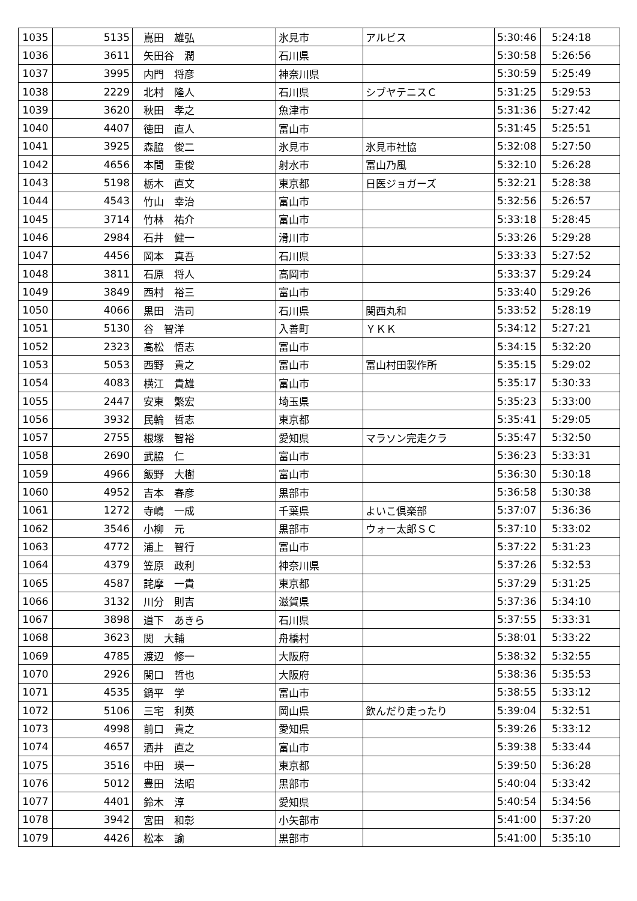| 1035 | 5135 | 嶌田 雄弘 | 氷見市 | アルビス | 5:30:46 | 5:24:18 |
| 1036 | 3611 | 矢田谷 潤 | 石川県 | | 5:30:58 | 5:26:56 |
| 1037 | 3995 | 内門 将彦 | 神奈川県 | | 5:30:59 | 5:25:49 |
| 1038 | 2229 | 北村 隆人 | 石川県 | シブヤテニスＣ | 5:31:25 | 5:29:53 |
| 1039 | 3620 | 秋田 孝之 | 魚津市 | | 5:31:36 | 5:27:42 |
| 1040 | 4407 | 徳田 直人 | 富山市 | | 5:31:45 | 5:25:51 |
| 1041 | 3925 | 森脇 俊二 | 氷見市 | 氷見市社協 | 5:32:08 | 5:27:50 |
| 1042 | 4656 | 本間 重俊 | 射水市 | 富山乃風 | 5:32:10 | 5:26:28 |
| 1043 | 5198 | 栃木 直文 | 東京都 | 日医ジョガーズ | 5:32:21 | 5:28:38 |
| 1044 | 4543 | 竹山 幸治 | 富山市 | | 5:32:56 | 5:26:57 |
| 1045 | 3714 | 竹林 祐介 | 富山市 | | 5:33:18 | 5:28:45 |
| 1046 | 2984 | 石井 健一 | 滑川市 | | 5:33:26 | 5:29:28 |
| 1047 | 4456 | 岡本 真吾 | 石川県 | | 5:33:33 | 5:27:52 |
| 1048 | 3811 | 石原 将人 | 高岡市 | | 5:33:37 | 5:29:24 |
| 1049 | 3849 | 西村 裕三 | 富山市 | | 5:33:40 | 5:29:26 |
| 1050 | 4066 | 黒田 浩司 | 石川県 | 関西丸和 | 5:33:52 | 5:28:19 |
| 1051 | 5130 | 谷 智洋 | 入善町 | ＹＫＫ | 5:34:12 | 5:27:21 |
| 1052 | 2323 | 高松 悟志 | 富山市 | | 5:34:15 | 5:32:20 |
| 1053 | 5053 | 西野 貴之 | 富山市 | 富山村田製作所 | 5:35:15 | 5:29:02 |
| 1054 | 4083 | 横江 貴雄 | 富山市 | | 5:35:17 | 5:30:33 |
| 1055 | 2447 | 安東 繁宏 | 埼玉県 | | 5:35:23 | 5:33:00 |
| 1056 | 3932 | 民輪 哲志 | 東京都 | | 5:35:41 | 5:29:05 |
| 1057 | 2755 | 根塚 智裕 | 愛知県 | マラソン完走クラ | 5:35:47 | 5:32:50 |
| 1058 | 2690 | 武脇 仁 | 富山市 | | 5:36:23 | 5:33:31 |
| 1059 | 4966 | 飯野 大樹 | 富山市 | | 5:36:30 | 5:30:18 |
| 1060 | 4952 | 吉本 春彦 | 黒部市 | | 5:36:58 | 5:30:38 |
| 1061 | 1272 | 寺嶋 一成 | 千葉県 | よいこ倶楽部 | 5:37:07 | 5:36:36 |
| 1062 | 3546 | 小柳 元 | 黒部市 | ウォー太郎ＳＣ | 5:37:10 | 5:33:02 |
| 1063 | 4772 | 浦上 智行 | 富山市 | | 5:37:22 | 5:31:23 |
| 1064 | 4379 | 笠原 政利 | 神奈川県 | | 5:37:26 | 5:32:53 |
| 1065 | 4587 | 詫摩 一貴 | 東京都 | | 5:37:29 | 5:31:25 |
| 1066 | 3132 | 川分 則吉 | 滋賀県 | | 5:37:36 | 5:34:10 |
| 1067 | 3898 | 道下 あきら | 石川県 | | 5:37:55 | 5:33:31 |
| 1068 | 3623 | 関 大輔 | 舟橋村 | | 5:38:01 | 5:33:22 |
| 1069 | 4785 | 渡辺 修一 | 大阪府 | | 5:38:32 | 5:32:55 |
| 1070 | 2926 | 関口 哲也 | 大阪府 | | 5:38:36 | 5:35:53 |
| 1071 | 4535 | 鍋平 学 | 富山市 | | 5:38:55 | 5:33:12 |
| 1072 | 5106 | 三宅 利英 | 岡山県 | 飲んだり走ったり | 5:39:04 | 5:32:51 |
| 1073 | 4998 | 前口 貴之 | 愛知県 | | 5:39:26 | 5:33:12 |
| 1074 | 4657 | 酒井 直之 | 富山市 | | 5:39:38 | 5:33:44 |
| 1075 | 3516 | 中田 瑛一 | 東京都 | | 5:39:50 | 5:36:28 |
| 1076 | 5012 | 豊田 法昭 | 黒部市 | | 5:40:04 | 5:33:42 |
| 1077 | 4401 | 鈴木 淳 | 愛知県 | | 5:40:54 | 5:34:56 |
| 1078 | 3942 | 宮田 和彰 | 小矢部市 | | 5:41:00 | 5:37:20 |
| 1079 | 4426 | 松本 諭 | 黒部市 | | 5:41:00 | 5:35:10 |